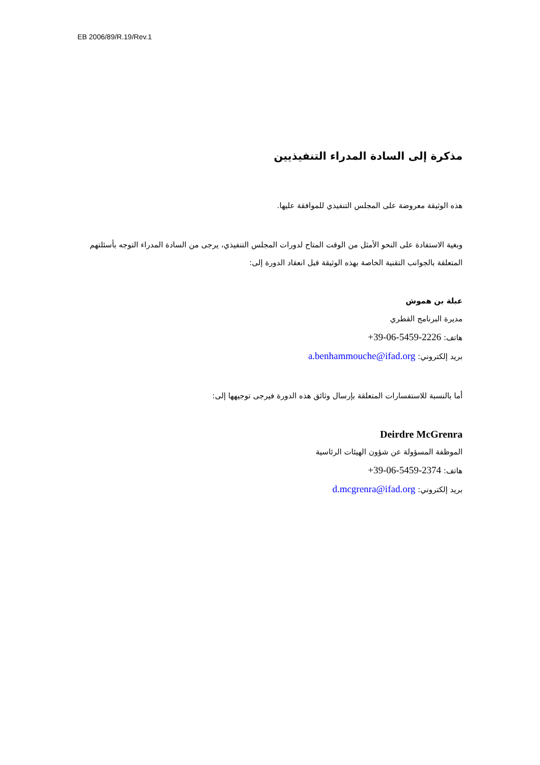EB 2006/89/R.19/Rev.1
مذكرة إلى السادة المدراء التنفيذيين
هذه الوثيقة معروضة على المجلس التنفيذي للموافقة عليها.
وبغية الاستفادة على النحو الأمثل من الوقت المتاح لدورات المجلس التنفيذي، يرجى من السادة المدراء التوجه بأسئلتهم المتعلقة بالجوانب التقنية الخاصة بهذه الوثيقة قبل انعقاد الدورة إلى:
عبلة بن هموش
مديرة البرنامج القطري
هاتف: +39-06-5459-2226
بريد إلكتروني: a.benhammouche@ifad.org
أما بالنسبة للاستفسارات المتعلقة بإرسال وثائق هذه الدورة فيرجى توجيهها إلى:
Deirdre McGrenra
الموظفة المسؤولة عن شؤون الهيئات الرئاسية
هاتف: +39-06-5459-2374
بريد إلكتروني: d.mcgrenra@ifad.org